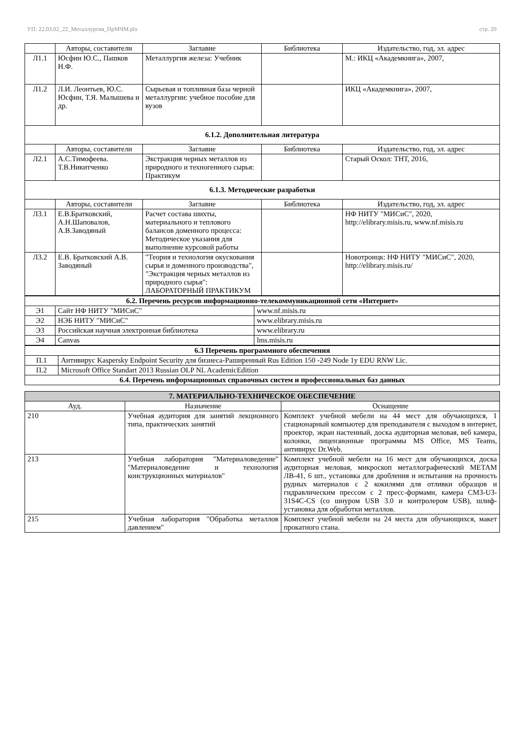УП: 22.03.02_22_Металлургия_ПрМЧМ.plx стр. 20
| | Авторы, составители | Заглавие | Библиотека | Издательство, год, эл. адрес |
| --- | --- | --- | --- | --- |
| Л1.1 | Юсфин Ю.С., Пашков Н.Ф. | Металлургия железа: Учебник | | М.: ИКЦ «Академкнига», 2007, |
| Л1.2 | Л.И. Леонтьев, Ю.С. Юсфин, Т.Я. Малышева и др. | Сырьевая и топливная база черной металлургии: учебное пособие для вузов | | ИКЦ «Академкнига», 2007, |
| 6.1.2. Дополнительная литература | | | | |
| | Авторы, составители | Заглавие | Библиотека | Издательство, год, эл. адрес |
| Л2.1 | А.С.Тимофеева. Т.В.Никитченко | Экстракция черных металлов из природного и техногенного сырья: Практикум | | Старый Оскол: ТНТ, 2016, |
| 6.1.3. Методические разработки | | | | |
| | Авторы, составители | Заглавие | Библиотека | Издательство, год, эл. адрес |
| Л3.1 | Е.В.Братковский, А.Н.Шаповалов, А.В.Заводяный | Расчет состава шихты, материального и теплового балансов доменного процесса: Методическое указания для выполнение курсовой работы | | НФ НИТУ "МИСиС", 2020, http://elibrary.misis.ru, www.nf.misis.ru |
| Л3.2 | Е.В. Братковский А.В. Заводяный | "Теория и технология окускования сырья и доменного производства", "Экстракция черных металлов из природного сырья": ЛАБОРАТОРНЫЙ ПРАКТИКУМ | | Новотроицк: НФ НИТУ "МИСиС", 2020, http://elibrary.misis.ru/ |
| 6.2. Перечень ресурсов информационно-телекоммуникационной сети «Интернет» | | |
| Э1 | Сайт НФ НИТУ "МИСиС" | www.nf.misis.ru |
| Э2 | НЭБ НИТУ "МИСиС" | www.elibrary.misis.ru |
| Э3 | Российская научная электронная библиотека | www.elibrary.ru |
| Э4 | Canvas | lms.misis.ru |
| 6.3 Перечень программного обеспечения | |
| П.1 | Антивирус Kaspersky Endpoint Security для бизнеса-Раширенный Rus Edition 150 -249 Node 1y EDU RNW Lic. |
| П.2 | Microsoft Office Standart 2013 Russian OLP NL AcademicEdition |
| 6.4. Перечень информационных справочных систем и профессиональных баз данных | |
| 7. МАТЕРИАЛЬНО-ТЕХНИЧЕСКОЕ ОБЕСПЕЧЕНИЕ | | |
| Ауд. | Назначение | Оснащение |
| 210 | Учебная аудитория для занятий лекционного типа, практических занятий | Комплект учебной мебели на 44 мест для обучающихся, 1 стационарный компьютер для преподавателя с выходом в интернет, проектор, экран настенный, доска аудиторная меловая, веб камера, колонки, лицензионные программы MS Office, MS Teams, антивирус Dr.Web. |
| 213 | Учебная лаборатория "Материаловедение" "Материаловедение и технология конструкционных материалов" | Комплект учебной мебели на 16 мест для обучающихся, доска аудиторная меловая, микроскоп металлографический МЕТАМ ЛВ-41, 6 шт., установка для дробления и испытания на прочность рудных материалов с 2 кокилями для отливки образцов и гидравлическим прессом с 2 пресс-формами, камера CM3-U3-31S4C-CS (со шнуром USB 3.0 и контролером USB), шлиф-установка для обработки металлов. |
| 215 | Учебная лаборатория "Обработка металлов давлением" | Комплект учебной мебели на 24 места для обучающихся, макет прокатного стана. |